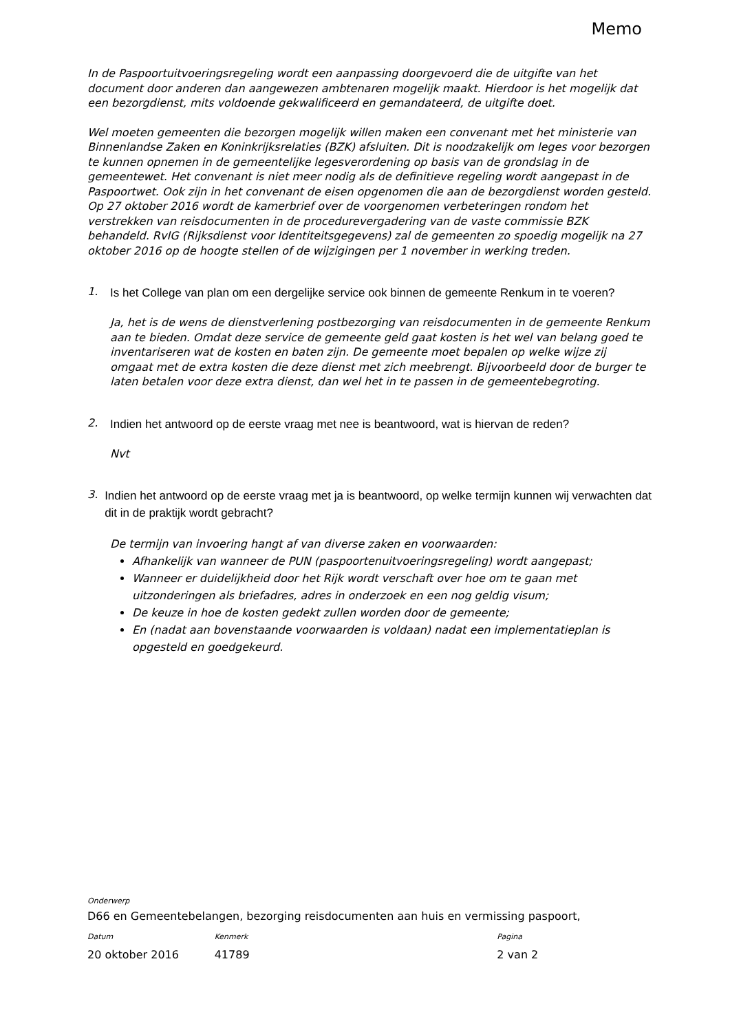Memo
In de Paspoortuitvoeringsregeling wordt een aanpassing doorgevoerd die de uitgifte van het document door anderen dan aangewezen ambtenaren mogelijk maakt. Hierdoor is het mogelijk dat een bezorgdienst, mits voldoende gekwalificeerd en gemandateerd, de uitgifte doet.
Wel moeten gemeenten die bezorgen mogelijk willen maken een convenant met het ministerie van Binnenlandse Zaken en Koninkrijksrelaties (BZK) afsluiten. Dit is noodzakelijk om leges voor bezorgen te kunnen opnemen in de gemeentelijke legesverordening op basis van de grondslag in de gemeentewet. Het convenant is niet meer nodig als de definitieve regeling wordt aangepast in de Paspoortwet. Ook zijn in het convenant de eisen opgenomen die aan de bezorgdienst worden gesteld.
Op 27 oktober 2016 wordt de kamerbrief over de voorgenomen verbeteringen rondom het verstrekken van reisdocumenten in de procedurevergadering van de vaste commissie BZK behandeld. RvIG (Rijksdienst voor Identiteitsgegevens) zal de gemeenten zo spoedig mogelijk na 27 oktober 2016 op de hoogte stellen of de wijzigingen per 1 november in werking treden.
1. Is het College van plan om een dergelijke service ook binnen de gemeente Renkum in te voeren?
Ja, het is de wens de dienstverlening postbezorging van reisdocumenten in de gemeente Renkum aan te bieden. Omdat deze service de gemeente geld gaat kosten is het wel van belang goed te inventariseren wat de kosten en baten zijn. De gemeente moet bepalen op welke wijze zij omgaat met de extra kosten die deze dienst met zich meebrengt. Bijvoorbeeld door de burger te laten betalen voor deze extra dienst, dan wel het in te passen in de gemeentebegroting.
2. Indien het antwoord op de eerste vraag met nee is beantwoord, wat is hiervan de reden?
Nvt
3. Indien het antwoord op de eerste vraag met ja is beantwoord, op welke termijn kunnen wij verwachten dat dit in de praktijk wordt gebracht?
De termijn van invoering hangt af van diverse zaken en voorwaarden:
Afhankelijk van wanneer de PUN (paspoortenuitvoeringsregeling) wordt aangepast;
Wanneer er duidelijkheid door het Rijk wordt verschaft over hoe om te gaan met uitzonderingen als briefadres, adres in onderzoek en een nog geldig visum;
De keuze in hoe de kosten gedekt zullen worden door de gemeente;
En (nadat aan bovenstaande voorwaarden is voldaan) nadat een implementatieplan is opgesteld en goedgekeurd.
Onderwerp
D66 en Gemeentebelangen, bezorging reisdocumenten aan huis en vermissing paspoort,
Datum Kenmerk Pagina
20 oktober 2016 41789 2 van 2